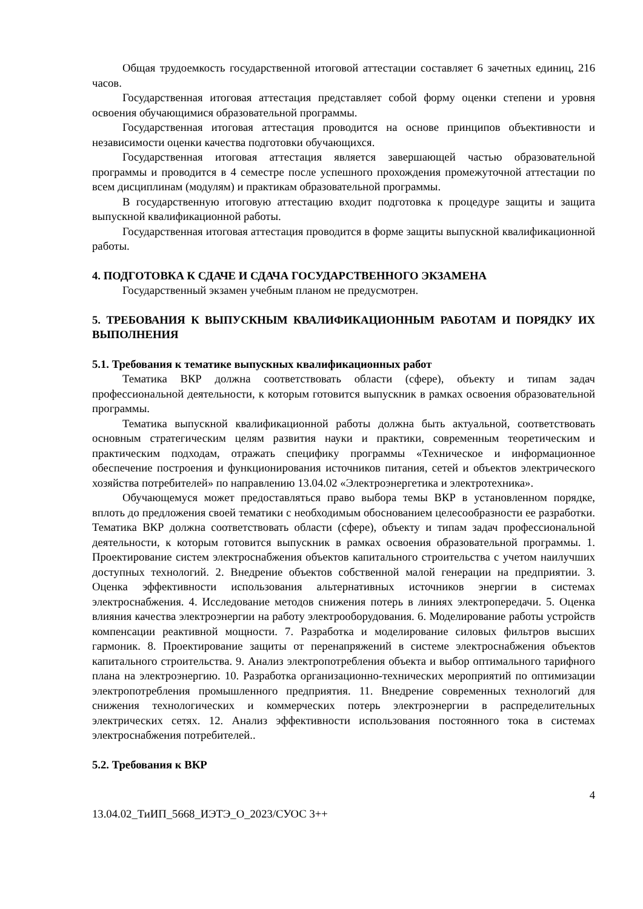Общая трудоемкость государственной итоговой аттестации составляет 6 зачетных единиц, 216 часов.
Государственная итоговая аттестация представляет собой форму оценки степени и уровня освоения обучающимися образовательной программы.
Государственная итоговая аттестация проводится на основе принципов объективности и независимости оценки качества подготовки обучающихся.
Государственная итоговая аттестация является завершающей частью образовательной программы и проводится в 4 семестре после успешного прохождения промежуточной аттестации по всем дисциплинам (модулям) и практикам образовательной программы.
В государственную итоговую аттестацию входит подготовка к процедуре защиты и защита выпускной квалификационной работы.
Государственная итоговая аттестация проводится в форме защиты выпускной квалификационной работы.
4. ПОДГОТОВКА К СДАЧЕ И СДАЧА ГОСУДАРСТВЕННОГО ЭКЗАМЕНА
Государственный экзамен учебным планом не предусмотрен.
5. ТРЕБОВАНИЯ К ВЫПУСКНЫМ КВАЛИФИКАЦИОННЫМ РАБОТАМ И ПОРЯДКУ ИХ ВЫПОЛНЕНИЯ
5.1. Требования к тематике выпускных квалификационных работ
Тематика ВКР должна соответствовать области (сфере), объекту и типам задач профессиональной деятельности, к которым готовится выпускник в рамках освоения образовательной программы.
Тематика выпускной квалификационной работы должна быть актуальной, соответствовать основным стратегическим целям развития науки и практики, современным теоретическим и практическим подходам, отражать специфику программы «Техническое и информационное обеспечение построения и функционирования источников питания, сетей и объектов электрического хозяйства потребителей» по направлению 13.04.02 «Электроэнергетика и электротехника».
Обучающемуся может предоставляться право выбора темы ВКР в установленном порядке, вплоть до предложения своей тематики с необходимым обоснованием целесообразности ее разработки. Тематика ВКР должна соответствовать области (сфере), объекту и типам задач профессиональной деятельности, к которым готовится выпускник в рамках освоения образовательной программы. 1. Проектирование систем электроснабжения объектов капитального строительства с учетом наилучших доступных технологий. 2. Внедрение объектов собственной малой генерации на предприятии. 3. Оценка эффективности использования альтернативных источников энергии в системах электроснабжения. 4. Исследование методов снижения потерь в линиях электропередачи. 5. Оценка влияния качества электроэнергии на работу электрооборудования. 6. Моделирование работы устройств компенсации реактивной мощности. 7. Разработка и моделирование силовых фильтров высших гармоник. 8. Проектирование защиты от перенапряжений в системе электроснабжения объектов капитального строительства. 9. Анализ электропотребления объекта и выбор оптимального тарифного плана на электроэнергию. 10. Разработка организационно-технических мероприятий по оптимизации электропотребления промышленного предприятия. 11. Внедрение современных технологий для снижения технологических и коммерческих потерь электроэнергии в распределительных электрических сетях. 12. Анализ эффективности использования постоянного тока в системах электроснабжения потребителей..
5.2. Требования к ВКР
4
13.04.02_ТиИП_5668_ИЭТЭ_О_2023/СУОС 3++